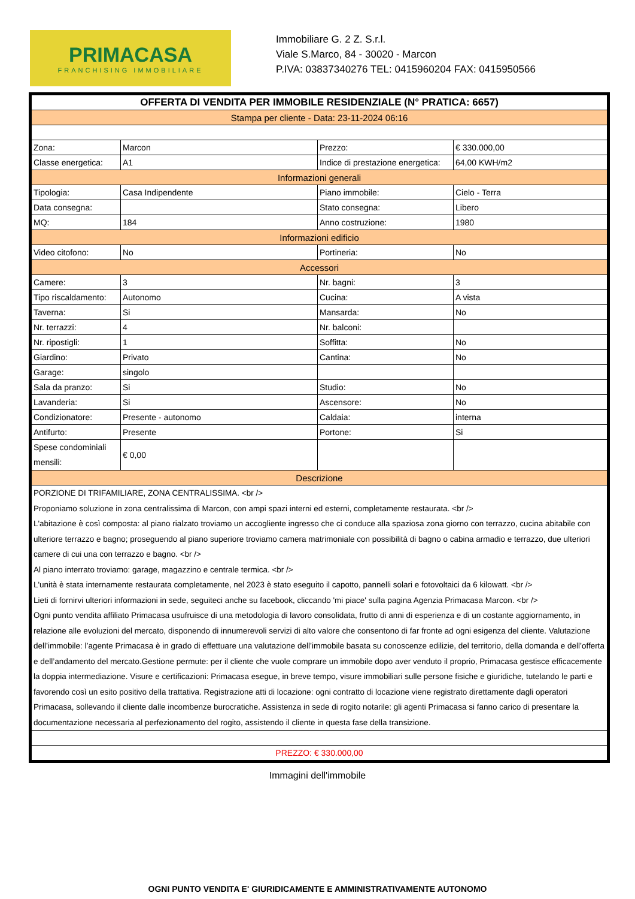PRIMACASA
FRANCHISING IMMOBILIARE
Immobiliare G. 2 Z. S.r.l.
Viale S.Marco, 84 - 30020 - Marcon
P.IVA: 03837340276 TEL: 0415960204 FAX: 0415950566
| OFFERTA DI VENDITA PER IMMOBILE RESIDENZIALE (N° PRATICA: 6657) | | | |
| --- | --- | --- | --- |
| Stampa per cliente - Data: 23-11-2024 06:16 | | | |
| Zona: | Marcon | Prezzo: | € 330.000,00 |
| Classe energetica: | A1 | Indice di prestazione energetica: | 64,00 KWH/m2 |
| Informazioni generali | | | |
| Tipologia: | Casa Indipendente | Piano immobile: | Cielo - Terra |
| Data consegna: | | Stato consegna: | Libero |
| MQ: | 184 | Anno costruzione: | 1980 |
| Informazioni edificio | | | |
| Video citofono: | No | Portineria: | No |
| Accessori | | | |
| Camere: | 3 | Nr. bagni: | 3 |
| Tipo riscaldamento: | Autonomo | Cucina: | A vista |
| Taverna: | Si | Mansarda: | No |
| Nr. terrazzi: | 4 | Nr. balconi: | |
| Nr. ripostigli: | 1 | Soffitta: | No |
| Giardino: | Privato | Cantina: | No |
| Garage: | singolo | | |
| Sala da pranzo: | Si | Studio: | No |
| Lavanderia: | Si | Ascensore: | No |
| Condizionatore: | Presente - autonomo | Caldaia: | interna |
| Antifurto: | Presente | Portone: | Si |
| Spese condominiali mensili: | € 0,00 | | |
| Descrizione | | | |
| PORZIONE DI TRIFAMILIARE, ZONA CENTRALISSIMA. <br /> Proponiamo soluzione in zona centralissima di Marcon, con ampi spazi interni ed esterni, completamente restaurata. <br /> L'abitazione è così composta: al piano rialzato troviamo un accogliente ingresso che ci conduce alla spaziosa zona giorno con terrazzo, cucina abitabile con ulteriore terrazzo e bagno; proseguendo al piano superiore troviamo camera matrimoniale con possibilità di bagno o cabina armadio e terrazzo, due ulteriori camere di cui una con terrazzo e bagno. <br /> Al piano interrato troviamo: garage, magazzino e centrale termica. <br /> L'unità è stata internamente restaurata completamente, nel 2023 è stato eseguito il capotto, pannelli solari e fotovoltaici da 6 kilowatt. <br /> Lieti di fornirvi ulteriori informazioni in sede, seguiteci anche su facebook, cliccando 'mi piace' sulla pagina Agenzia Primacasa Marcon. <br /> Ogni punto vendita affiliato Primacasa usufruisce di una metodologia di lavoro consolidata, frutto di anni di esperienza e di un costante aggiornamento, in relazione alle evoluzioni del mercato, disponendo di innumerevoli servizi di alto valore che consentono di far fronte ad ogni esigenza del cliente. Valutazione dell’immobile: l’agente Primacasa è in grado di effettuare una valutazione dell’immobile basata su conoscenze edilizie, del territorio, della domanda e dell’offerta e dell’andamento del mercato.Gestione permute: per il cliente che vuole comprare un immobile dopo aver venduto il proprio, Primacasa gestisce efficacemente la doppia intermediazione. Visure e certificazioni: Primacasa esegue, in breve tempo, visure immobiliari sulle persone fisiche e giuridiche, tutelando le parti e favorendo così un esito positivo della trattativa. Registrazione atti di locazione: ogni contratto di locazione viene registrato direttamente dagli operatori Primacasa, sollevando il cliente dalle incombenze burocratiche. Assistenza in sede di rogito notarile: gli agenti Primacasa si fanno carico di presentare la documentazione necessaria al perfezionamento del rogito, assistendo il cliente in questa fase della transizione. | | | |
| PREZZO: € 330.000,00 | | | |
Immagini dell'immobile
OGNI PUNTO VENDITA E' GIURIDICAMENTE E AMMINISTRATIVAMENTE AUTONOMO